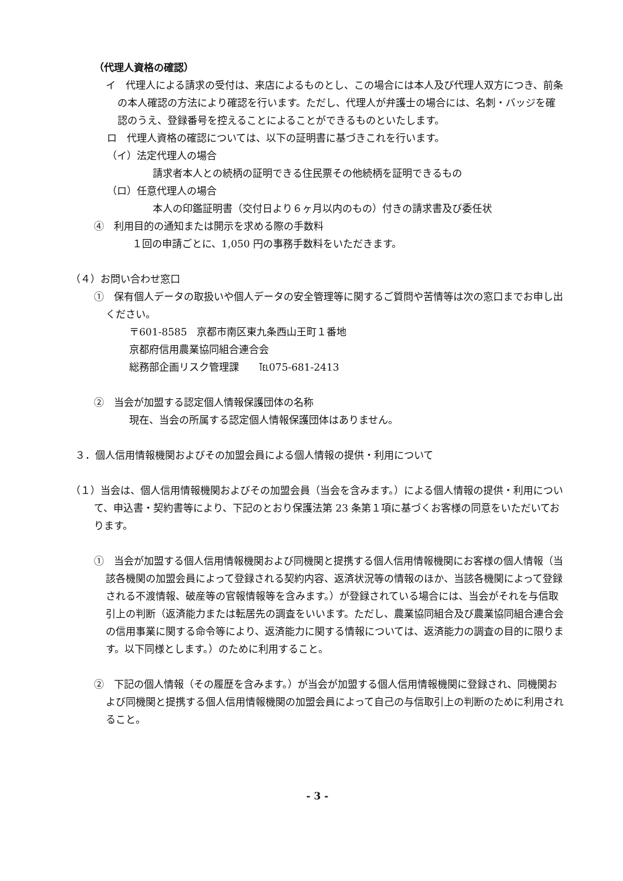（代理人資格の確認）
イ　代理人による請求の受付は、来店によるものとし、この場合には本人及び代理人双方につき、前条の本人確認の方法により確認を行います。ただし、代理人が弁護士の場合には、名刺・バッジを確認のうえ、登録番号を控えることによることができるものといたします。
ロ　代理人資格の確認については、以下の証明書に基づきこれを行います。
（イ）法定代理人の場合
請求者本人との続柄の証明できる住民票その他続柄を証明できるもの
（ロ）任意代理人の場合
本人の印鑑証明書（交付日より６ヶ月以内のもの）付きの請求書及び委任状
④　利用目的の通知または開示を求める際の手数料
１回の申請ごとに、1,050 円の事務手数料をいただきます。
（４）お問い合わせ窓口
①　保有個人データの取扱いや個人データの安全管理等に関するご質問や苦情等は次の窓口までお申し出ください。
〒601-8585　京都市南区東九条西山王町１番地
京都府信用農業協同組合連合会
総務部企画リスク管理課　　℡075-681-2413
②　当会が加盟する認定個人情報保護団体の名称
現在、当会の所属する認定個人情報保護団体はありません。
３．個人信用情報機関およびその加盟会員による個人情報の提供・利用について
（１）当会は、個人信用情報機関およびその加盟会員（当会を含みます。）による個人情報の提供・利用について、申込書・契約書等により、下記のとおり保護法第 23 条第１項に基づくお客様の同意をいただいております。
①　当会が加盟する個人信用情報機関および同機関と提携する個人信用情報機関にお客様の個人情報（当該各機関の加盟会員によって登録される契約内容、返済状況等の情報のほか、当該各機関によって登録される不渡情報、破産等の官報情報等を含みます。）が登録されている場合には、当会がそれを与信取引上の判断（返済能力または転居先の調査をいいます。ただし、農業協同組合及び農業協同組合連合会の信用事業に関する命令等により、返済能力に関する情報については、返済能力の調査の目的に限ります。以下同様とします。）のために利用すること。
②　下記の個人情報（その履歴を含みます。）が当会が加盟する個人信用情報機関に登録され、同機関および同機関と提携する個人信用情報機関の加盟会員によって自己の与信取引上の判断のために利用されること。
- 3 -